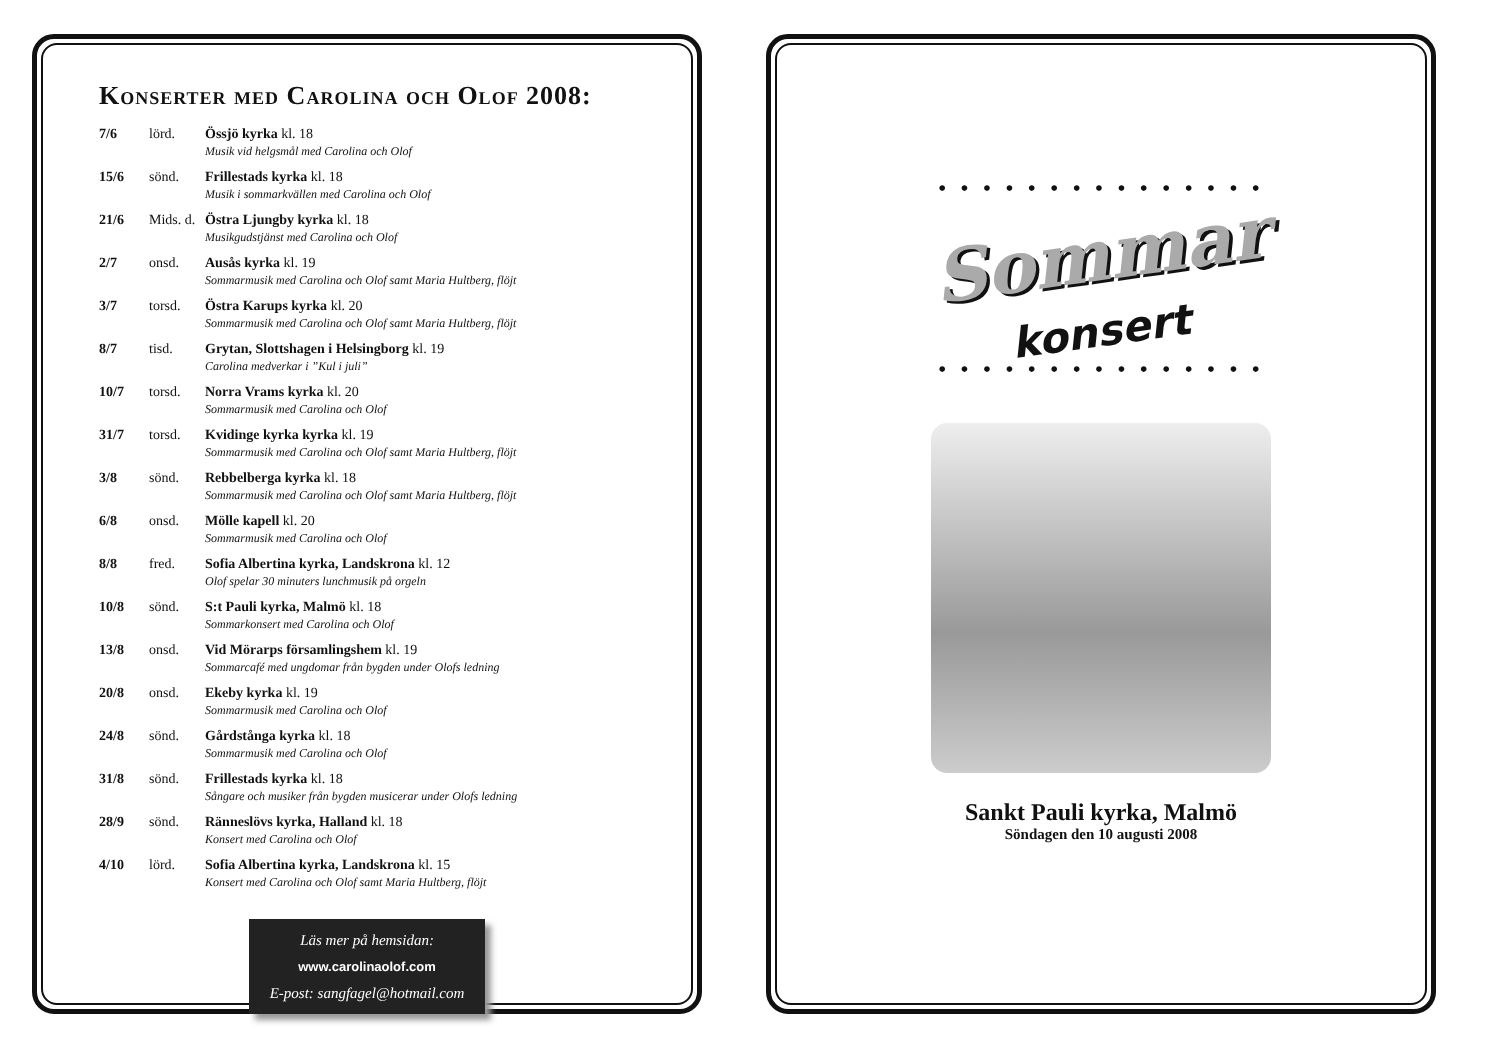Konserter med Carolina och Olof 2008:
| 7/6 | lörd. | Össjö kyrka kl. 18 Musik vid helgsmål med Carolina och Olof |
| 15/6 | sönd. | Frillestads kyrka kl. 18 Musik i sommarkvällen med Carolina och Olof |
| 21/6 | Mids. d. | Östra Ljungby kyrka kl. 18 Musikgudstjänst med Carolina och Olof |
| 2/7 | onsd. | Ausås kyrka kl. 19 Sommarmusik med Carolina och Olof samt Maria Hultberg, flöjt |
| 3/7 | torsd. | Östra Karups kyrka kl. 20 Sommarmusik med Carolina och Olof samt Maria Hultberg, flöjt |
| 8/7 | tisd. | Grytan, Slottshagen i Helsingborg kl. 19 Carolina medverkar i ”Kul i juli” |
| 10/7 | torsd. | Norra Vrams kyrka kl. 20 Sommarmusik med Carolina och Olof |
| 31/7 | torsd. | Kvidinge kyrka kyrka kl. 19 Sommarmusik med Carolina och Olof samt Maria Hultberg, flöjt |
| 3/8 | sönd. | Rebbelberga kyrka kl. 18 Sommarmusik med Carolina och Olof samt Maria Hultberg, flöjt |
| 6/8 | onsd. | Mölle kapell kl. 20 Sommarmusik med Carolina och Olof |
| 8/8 | fred. | Sofia Albertina kyrka, Landskrona kl. 12 Olof spelar 30 minuters lunchmusik på orgeln |
| 10/8 | sönd. | S:t Pauli kyrka, Malmö kl. 18 Sommarkonsert med Carolina och Olof |
| 13/8 | onsd. | Vid Mörarps församlingshem kl. 19 Sommarcafé med ungdomar från bygden under Olofs ledning |
| 20/8 | onsd. | Ekeby kyrka kl. 19 Sommarmusik med Carolina och Olof |
| 24/8 | sönd. | Gårdstånga kyrka kl. 18 Sommarmusik med Carolina och Olof |
| 31/8 | sönd. | Frillestads kyrka kl. 18 Sångare och musiker från bygden musicerar under Olofs ledning |
| 28/9 | sönd. | Ränneslövs kyrka, Halland kl. 18 Konsert med Carolina och Olof |
| 4/10 | lörd. | Sofia Albertina kyrka, Landskrona kl. 15 Konsert med Carolina och Olof samt Maria Hultberg, flöjt |
Läs mer på hemsidan:
www.carolinaolof.com
E-post: sangfagel@hotmail.com
• • • • • • • • • • • • • • •
Sommar
konsert
• • • • • • • • • • • • • • •
Sankt Pauli kyrka, Malmö
Söndagen den 10 augusti 2008